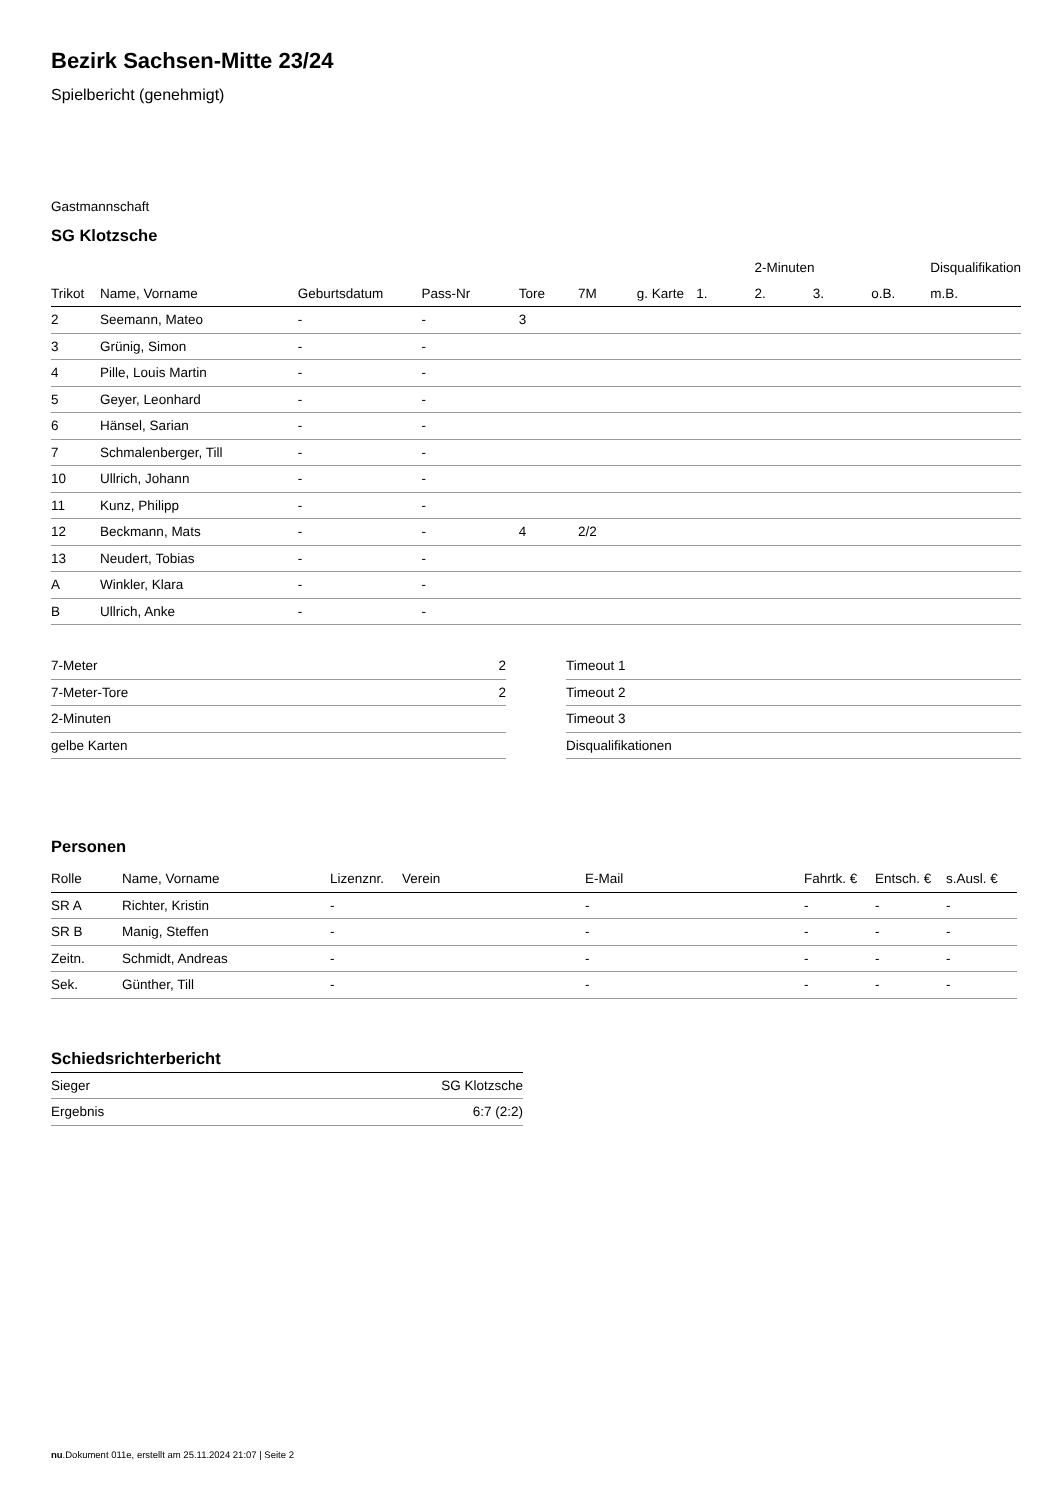Bezirk Sachsen-Mitte 23/24
Spielbericht (genehmigt)
Gastmannschaft
SG Klotzsche
| | | | | | | | | 2-Minuten | | | Disqualifikation |
| --- | --- | --- | --- | --- | --- | --- | --- | --- | --- | --- | --- |
| Trikot | Name, Vorname | Geburtsdatum | Pass-Nr | Tore | 7M | g. Karte | 1. | 2. | 3. | o.B. | m.B. |
| 2 | Seemann, Mateo | - | - | 3 | | | | | | | |
| 3 | Grünig, Simon | - | - | | | | | | | | |
| 4 | Pille, Louis Martin | - | - | | | | | | | | |
| 5 | Geyer, Leonhard | - | - | | | | | | | | |
| 6 | Hänsel, Sarian | - | - | | | | | | | | |
| 7 | Schmalenberger, Till | - | - | | | | | | | | |
| 10 | Ullrich, Johann | - | - | | | | | | | | |
| 11 | Kunz, Philipp | - | - | | | | | | | | |
| 12 | Beckmann, Mats | - | - | 4 | 2/2 | | | | | | |
| 13 | Neudert, Tobias | - | - | | | | | | | | |
| A | Winkler, Klara | - | - | | | | | | | | |
| B | Ullrich, Anke | - | - | | | | | | | | |
| 7-Meter | 2 |
| 7-Meter-Tore | 2 |
| 2-Minuten | |
| gelbe Karten | |
| Timeout 1 |
| Timeout 2 |
| Timeout 3 |
| Disqualifikationen |
Personen
| Rolle | Name, Vorname | Lizenznr. | Verein | E-Mail | Fahrtk. € | Entsch. € | s.Ausl. € |
| --- | --- | --- | --- | --- | --- | --- | --- |
| SR A | Richter, Kristin | - | | - | - | - | - |
| SR B | Manig, Steffen | - | | - | - | - | - |
| Zeitn. | Schmidt, Andreas | - | | - | - | - | - |
| Sek. | Günther, Till | - | | - | - | - | - |
Schiedsrichterbericht
| Sieger | SG Klotzsche |
| Ergebnis | 6:7 (2:2) |
nu.Dokument 011e, erstellt am 25.11.2024 21:07 | Seite 2